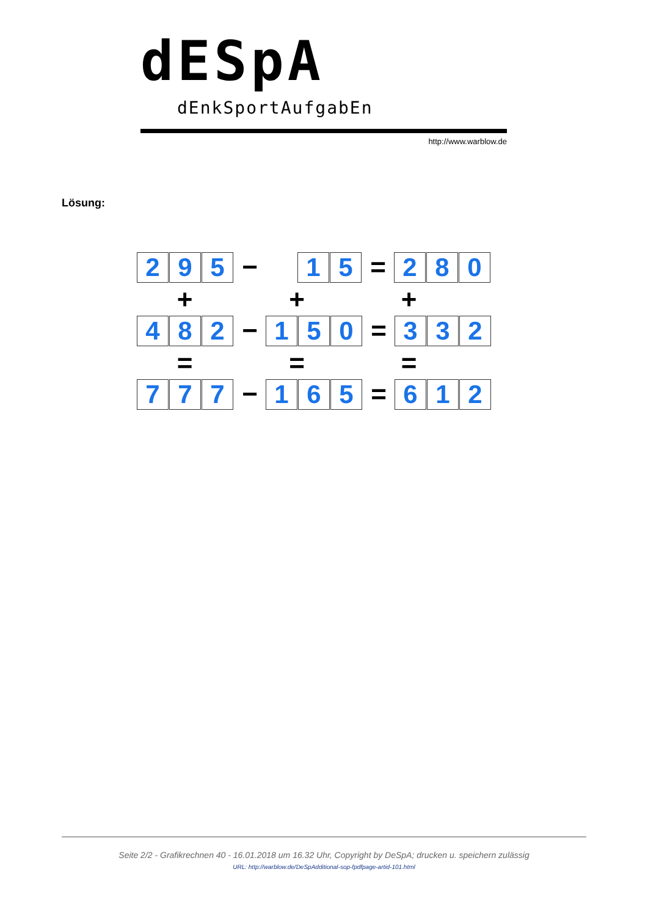dESpA
dEnkSportAufgabEn
http://www.warblow.de
Lösung:
2 9 5
−
1 5
=
2 8 0
+ + +
4 8 2
−
1 5 0
=
3 3 2
= = =
7 7 7
−
1 6 5
=
6 1 2
Seite 2/2 - Grafikrechnen 40 - 16.01.2018 um 16.32 Uhr, Copyright by DeSpA; drucken u. speichern zulässig
URL: http://warblow.de/DeSpAdditional-sop-fpdfpage-artid-101.html